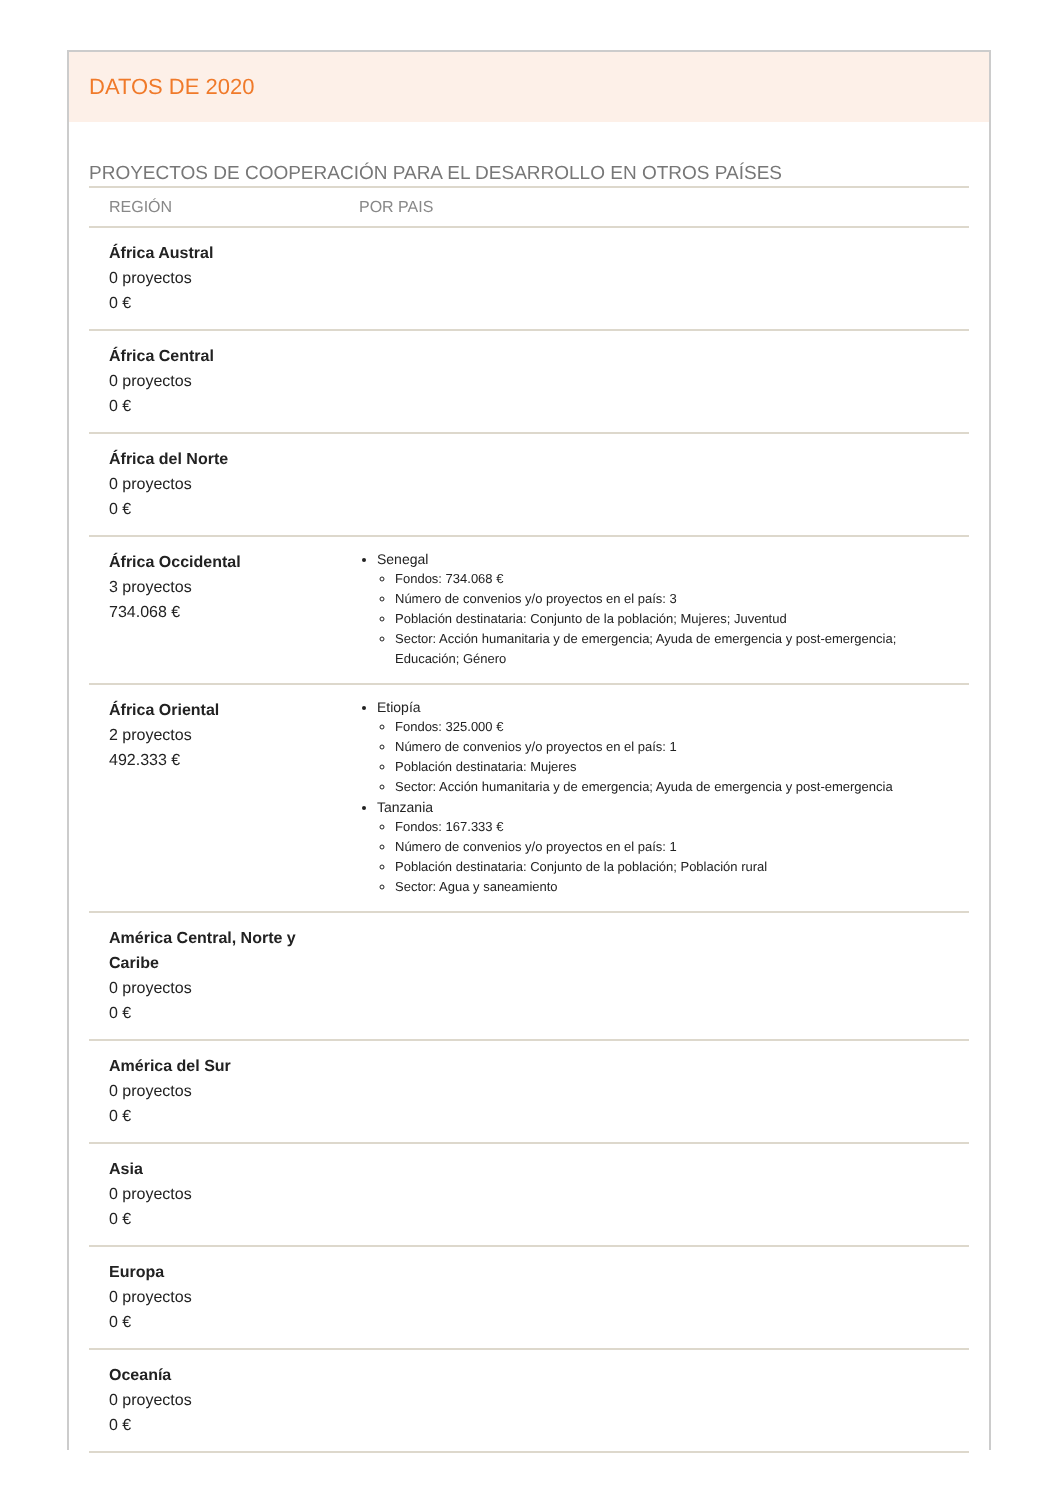DATOS DE 2020
PROYECTOS DE COOPERACIÓN PARA EL DESARROLLO EN OTROS PAÍSES
| REGIÓN | POR PAIS |
| --- | --- |
| África Austral 0 proyectos 0 € | |
| África Central 0 proyectos 0 € | |
| África del Norte 0 proyectos 0 € | |
| África Occidental 3 proyectos 734.068 € | Senegal Fondos: 734.068 € Número de convenios y/o proyectos en el país: 3 Población destinataria: Conjunto de la población; Mujeres; Juventud Sector: Acción humanitaria y de emergencia; Ayuda de emergencia y post-emergencia; Educación; Género |
| África Oriental 2 proyectos 492.333 € | Etiopía Fondos: 325.000 € Número de convenios y/o proyectos en el país: 1 Población destinataria: Mujeres Sector: Acción humanitaria y de emergencia; Ayuda de emergencia y post-emergencia Tanzania Fondos: 167.333 € Número de convenios y/o proyectos en el país: 1 Población destinataria: Conjunto de la población; Población rural Sector: Agua y saneamiento |
| América Central, Norte y Caribe 0 proyectos 0 € | |
| América del Sur 0 proyectos 0 € | |
| Asia 0 proyectos 0 € | |
| Europa 0 proyectos 0 € | |
| Oceanía 0 proyectos 0 € | |